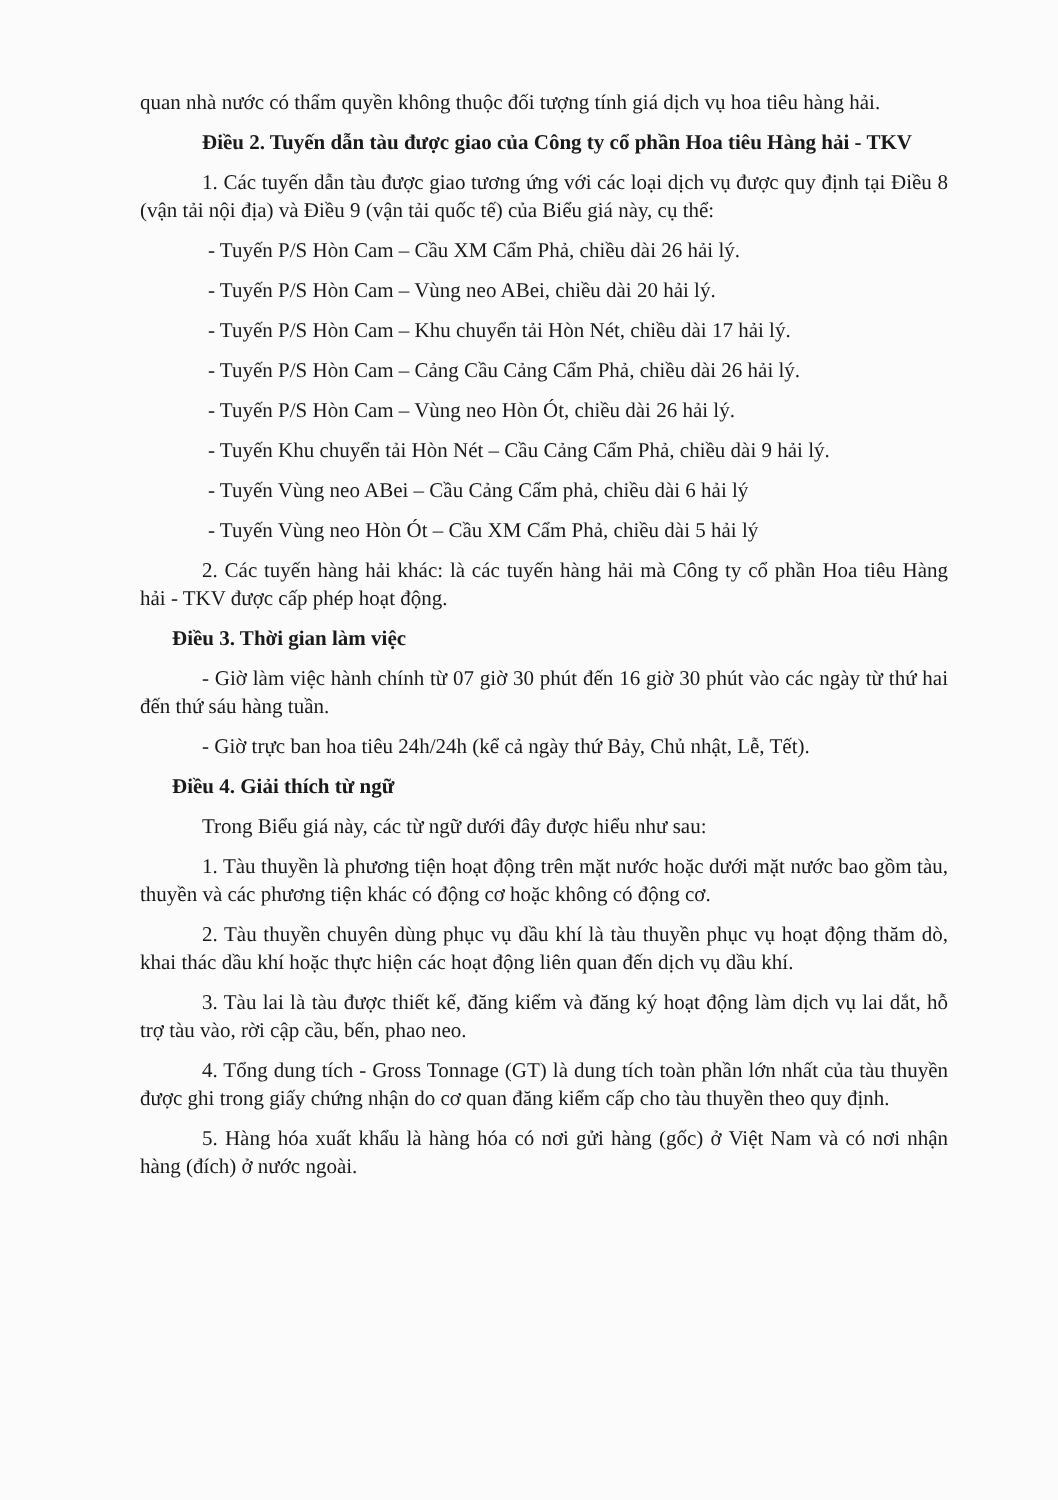quan nhà nước có thẩm quyền không thuộc đối tượng tính giá dịch vụ hoa tiêu hàng hải.
Điều 2. Tuyến dẫn tàu được giao của Công ty cổ phần Hoa tiêu Hàng hải - TKV
1. Các tuyến dẫn tàu được giao tương ứng với các loại dịch vụ được quy định tại Điều 8 (vận tải nội địa) và Điều 9 (vận tải quốc tế) của Biểu giá này, cụ thể:
- Tuyến P/S Hòn Cam – Cầu XM Cẩm Phả, chiều dài 26 hải lý.
- Tuyến P/S Hòn Cam – Vùng neo ABei, chiều dài 20 hải lý.
- Tuyến P/S Hòn Cam – Khu chuyển tải Hòn Nét, chiều dài 17 hải lý.
- Tuyến P/S Hòn Cam – Cảng Cầu Cảng Cẩm Phả, chiều dài 26 hải lý.
- Tuyến P/S Hòn Cam – Vùng neo Hòn Ót, chiều dài 26 hải lý.
- Tuyến Khu chuyển tải Hòn Nét – Cầu Cảng Cẩm Phả, chiều dài 9 hải lý.
- Tuyến Vùng neo ABei – Cầu Cảng Cẩm phả, chiều dài 6 hải lý
- Tuyến Vùng neo Hòn Ót – Cầu XM Cẩm Phả, chiều dài 5 hải lý
2. Các tuyến hàng hải khác: là các tuyến hàng hải mà Công ty cổ phần Hoa tiêu Hàng hải - TKV được cấp phép hoạt động.
Điều 3. Thời gian làm việc
- Giờ làm việc hành chính từ 07 giờ 30 phút đến 16 giờ 30 phút vào các ngày từ thứ hai đến thứ sáu hàng tuần.
- Giờ trực ban hoa tiêu 24h/24h (kể cả ngày thứ Bảy, Chủ nhật, Lễ, Tết).
Điều 4. Giải thích từ ngữ
Trong Biểu giá này, các từ ngữ dưới đây được hiểu như sau:
1. Tàu thuyền là phương tiện hoạt động trên mặt nước hoặc dưới mặt nước bao gồm tàu, thuyền và các phương tiện khác có động cơ hoặc không có động cơ.
2. Tàu thuyền chuyên dùng phục vụ dầu khí là tàu thuyền phục vụ hoạt động thăm dò, khai thác dầu khí hoặc thực hiện các hoạt động liên quan đến dịch vụ dầu khí.
3. Tàu lai là tàu được thiết kế, đăng kiểm và đăng ký hoạt động làm dịch vụ lai dắt, hỗ trợ tàu vào, rời cập cầu, bến, phao neo.
4. Tổng dung tích - Gross Tonnage (GT) là dung tích toàn phần lớn nhất của tàu thuyền được ghi trong giấy chứng nhận do cơ quan đăng kiểm cấp cho tàu thuyền theo quy định.
5. Hàng hóa xuất khẩu là hàng hóa có nơi gửi hàng (gốc) ở Việt Nam và có nơi nhận hàng (đích) ở nước ngoài.